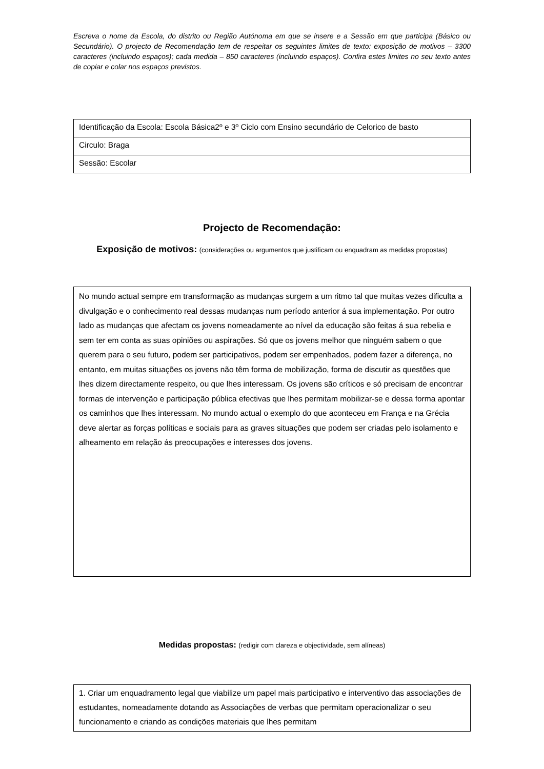Escreva o nome da Escola, do distrito ou Região Autónoma em que se insere e a Sessão em que participa (Básico ou Secundário). O projecto de Recomendação tem de respeitar os seguintes limites de texto: exposição de motivos – 3300 caracteres (incluindo espaços); cada medida – 850 caracteres (incluindo espaços). Confira estes limites no seu texto antes de copiar e colar nos espaços previstos.
| Identificação da Escola: Escola Básica2º e 3º Ciclo com Ensino secundário de Celorico de basto |
| Circulo: Braga |
| Sessão: Escolar |
Projecto de Recomendação:
Exposição de motivos: (considerações ou argumentos que justificam ou enquadram as medidas propostas)
No mundo actual sempre em transformação as mudanças surgem a um ritmo tal que muitas vezes dificulta a divulgação e o conhecimento real dessas mudanças num período anterior á sua implementação. Por outro lado as mudanças que afectam os jovens nomeadamente ao nível da educação são feitas á sua rebelia e sem ter em conta as suas opiniões ou aspirações. Só que os jovens melhor que ninguém sabem o que querem para o seu futuro, podem ser participativos, podem ser empenhados, podem fazer a diferença, no entanto, em muitas situações os jovens não têm forma de mobilização, forma de discutir as questões que lhes dizem directamente respeito, ou que lhes interessam. Os jovens são críticos e só precisam de encontrar formas de intervenção e participação pública efectivas que lhes permitam mobilizar-se e dessa forma apontar os caminhos que lhes interessam. No mundo actual o exemplo do que aconteceu em França e na Grécia deve alertar as forças políticas e sociais para as graves situações que podem ser criadas pelo isolamento e alheamento em relação ás preocupações e interesses dos jovens.
Medidas propostas: (redigir com clareza e objectividade, sem alíneas)
1. Criar um enquadramento legal que viabilize um papel mais participativo e interventivo das associações de estudantes, nomeadamente dotando as Associações de verbas que permitam operacionalizar o seu funcionamento e criando as condições materiais que lhes permitam